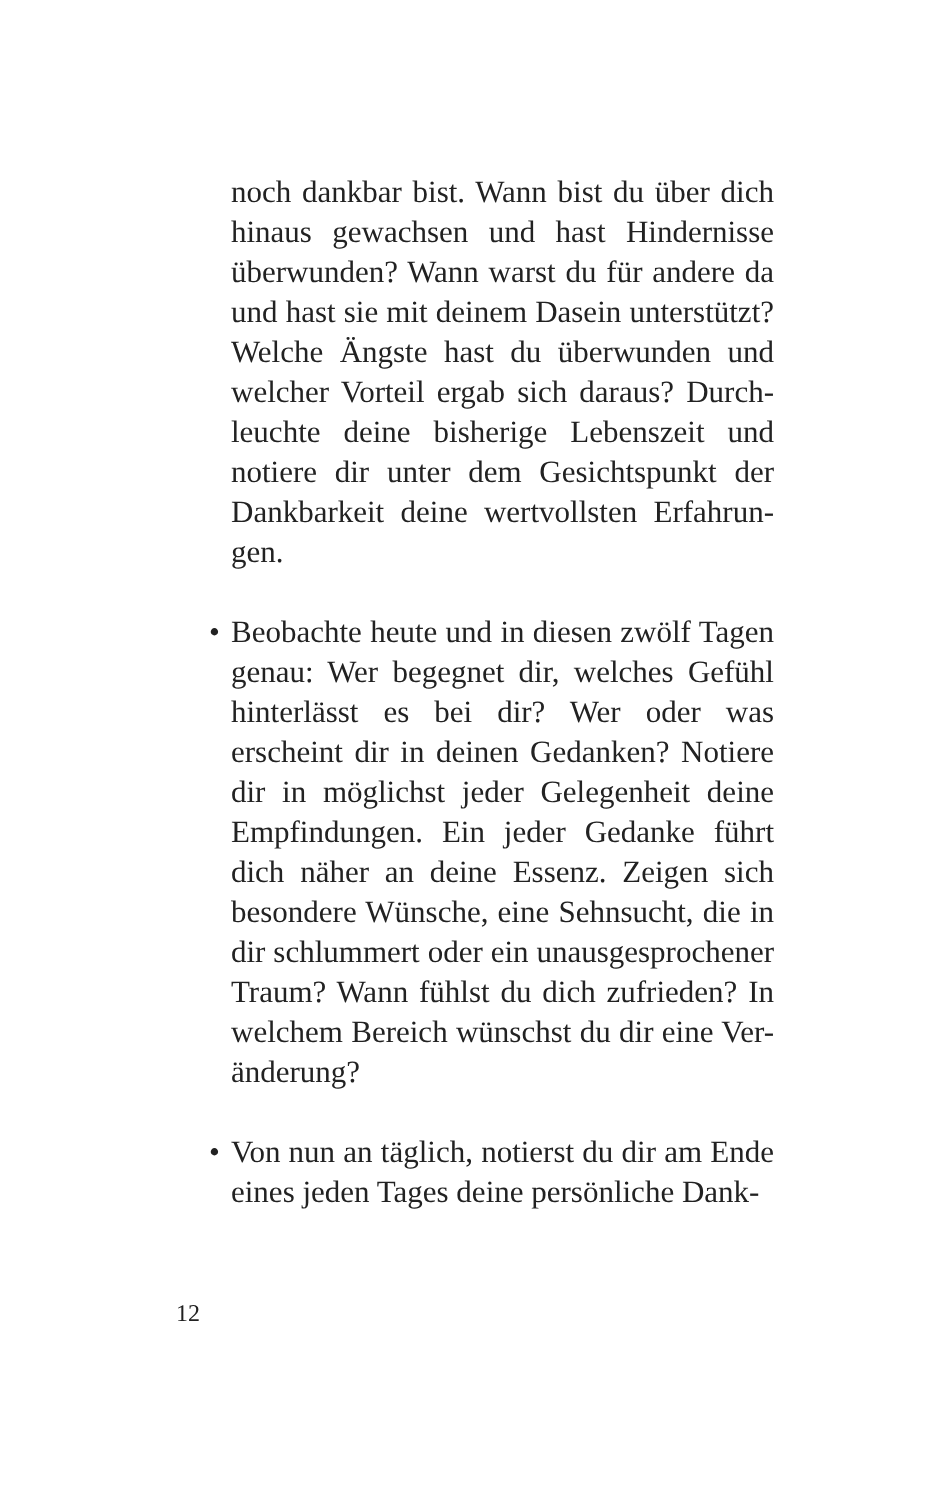noch dankbar bist. Wann bist du über dich hinaus gewachsen und hast Hindernisse überwunden? Wann warst du für andere da und hast sie mit deinem Dasein unterstützt? Welche Ängste hast du überwunden und welcher Vorteil ergab sich daraus? Durch-leuchte deine bisherige Lebenszeit und notiere dir unter dem Gesichtspunkt der Dankbarkeit deine wertvollsten Erfahrun-gen.
• Beobachte heute und in diesen zwölf Tagen genau: Wer begegnet dir, welches Gefühl hinterlässt es bei dir? Wer oder was erscheint dir in deinen Gedanken? Notiere dir in möglichst jeder Gelegenheit deine Empfindungen. Ein jeder Gedanke führt dich näher an deine Essenz. Zeigen sich besondere Wünsche, eine Sehnsucht, die in dir schlummert oder ein unausgesprochener Traum? Wann fühlst du dich zufrieden? In welchem Bereich wünschst du dir eine Ver-änderung?
• Von nun an täglich, notierst du dir am Ende eines jeden Tages deine persönliche Dank-
12